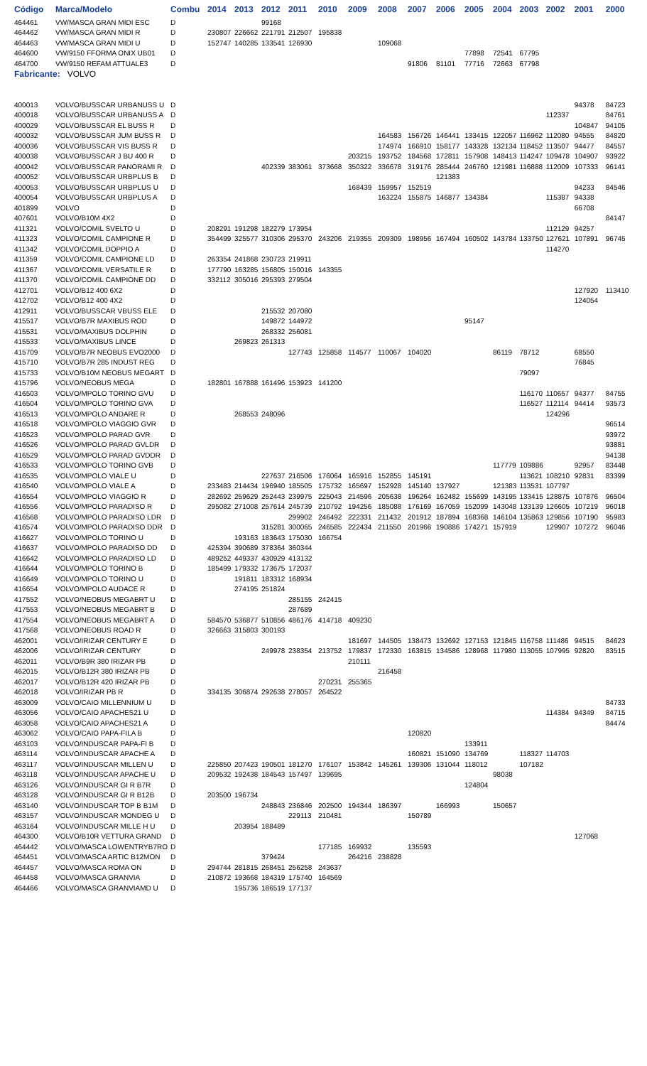| Código | Marca/Modelo | Combu | 2014 | 2013 | 2012 | 2011 | 2010 | 2009 | 2008 | 2007 | 2006 | 2005 | 2004 | 2003 | 2002 | 2001 | 2000 |
| --- | --- | --- | --- | --- | --- | --- | --- | --- | --- | --- | --- | --- | --- | --- | --- | --- | --- |
| 464461 | VW/MASCA GRAN MIDI ESC | D | | | 99168 | | | | | | | | | | | | |
| 464462 | VW/MASCA GRAN MIDI R | D | 230807 | 226662 | 221791 | 212507 | 195838 | | | | | | | | | | |
| 464463 | VW/MASCA GRAN MIDI U | D | 152747 | 140285 | 133541 | 126930 | | | 109068 | | | | | | | | |
| 464600 | VW/9150 FFORMA ONIX UB01 | D | | | | | | | | | | 77898 | 72541 | 67795 | | | |
| 464700 | VW/9150 REFAM ATTUALE3 | D | | | | | | | | 91806 | 81101 | 77716 | 72663 | 67798 | | | |
| Fabricante: VOLVO | | | | | | | | | | | | | | | | | |
| 400013 | VOLVO/BUSSCAR URBANUSS U | D | | | | | | | | | | | | | | 94378 | 84723 |
| 400018 | VOLVO/BUSSCAR URBANUSS A | D | | | | | | | | | | | | | 112337 | | 84761 |
| 400029 | VOLVO/BUSSCAR EL BUSS R | D | | | | | | | | | | | | | | 104847 | 94105 |
| 400032 | VOLVO/BUSSCAR JUM BUSS R | D | | | | | | | 164583 | 156726 | 146441 | 133415 | 122057 | 116962 | 112080 | 94555 | 84820 |
| 400036 | VOLVO/BUSSCAR VIS BUSS R | D | | | | | | | 174974 | 166910 | 158177 | 143328 | 132134 | 118452 | 113507 | 94477 | 84557 |
| 400038 | VOLVO/BUSSCAR J BU 400 R | D | | | | | | 203215 | 193752 | 184568 | 172811 | 157908 | 148413 | 114247 | 109478 | 104907 | 93922 |
| 400042 | VOLVO/BUSSCAR PANORAMI R | D | | | 402339 | 383061 | 373668 | 350322 | 336678 | 319176 | 285444 | 246760 | 121981 | 116888 | 112009 | 107333 | 96141 |
| 400052 | VOLVO/BUSSCAR URBPLUS B | D | | | | | | | | | 121383 | | | | | | |
| 400053 | VOLVO/BUSSCAR URBPLUS U | D | | | | | | 168439 | 159957 | 152519 | | | | | | 94233 | 84546 |
| 400054 | VOLVO/BUSSCAR URBPLUS A | D | | | | | | | 163224 | 155875 | 146877 | 134384 | | | 115387 | 94338 | |
| 401899 | VOLVO | D | | | | | | | | | | | | | | 66708 | |
| 407601 | VOLVO/B10M 4X2 | D | | | | | | | | | | | | | | | 84147 |
| 411321 | VOLVO/COMIL SVELTO U | D | 208291 | 191298 | 182279 | 173954 | | | | | | | | | 112129 | 94257 | |
| 411323 | VOLVO/COMIL CAMPIONE R | D | 354499 | 325577 | 310306 | 295370 | 243206 | 219355 | 209309 | 198956 | 167494 | 160502 | 143784 | 133750 | 127621 | 107891 | 96745 |
| 411342 | VOLVO/COMIL DOPPIO A | D | | | | | | | | | | | | | 114270 | | |
| 411359 | VOLVO/COMIL CAMPIONE LD | D | 263354 | 241868 | 230723 | 219911 | | | | | | | | | | | |
| 411367 | VOLVO/COMIL VERSATILE R | D | 177790 | 163285 | 156805 | 150016 | 143355 | | | | | | | | | | |
| 411370 | VOLVO/COMIL CAMPIONE DD | D | 332112 | 305016 | 295393 | 279504 | | | | | | | | | | | |
| 412701 | VOLVO/B12 400 6X2 | D | | | | | | | | | | | | | | 127920 | 113410 |
| 412702 | VOLVO/B12 400 4X2 | D | | | | | | | | | | | | | | 124054 | |
| 412911 | VOLVO/BUSSCAR VBUSS ELE | D | | | 215532 | 207080 | | | | | | | | | | | |
| 415517 | VOLVO/B7R MAXIBUS ROD | D | | | 149872 | 144972 | | | | | | 95147 | | | | | |
| 415531 | VOLVO/MAXIBUS DOLPHIN | D | | | 268332 | 256081 | | | | | | | | | | | |
| 415533 | VOLVO/MAXIBUS LINCE | D | | 269823 | 261313 | | | | | | | | | | | | |
| 415709 | VOLVO/B7R NEOBUS EVO2000 | D | | | | 127743 | 125858 | 114577 | 110067 | 104020 | | | 86119 | 78712 | | 68550 | |
| 415710 | VOLVO/B7R 285 INDUST REG | D | | | | | | | | | | | | | | 76845 | |
| 415733 | VOLVO/B10M NEOBUS MEGART | D | | | | | | | | | | | | 79097 | | | |
| 415796 | VOLVO/NEOBUS MEGA | D | 182801 | 167888 | 161496 | 153923 | 141200 | | | | | | | | | | |
| 416503 | VOLVO/MPOLO TORINO GVU | D | | | | | | | | | | | | 116170 | 110657 | 94377 | 84755 |
| 416504 | VOLVO/MPOLO TORINO GVA | D | | | | | | | | | | | | 116527 | 112114 | 94414 | 93573 |
| 416513 | VOLVO/MPOLO ANDARE R | D | | 268553 | 248096 | | | | | | | | | | 124296 | | |
| 416518 | VOLVO/MPOLO VIAGGIO GVR | D | | | | | | | | | | | | | | | 96514 |
| 416523 | VOLVO/MPOLO PARAD GVR | D | | | | | | | | | | | | | | | 93972 |
| 416526 | VOLVO/MPOLO PARAD GVLDR | D | | | | | | | | | | | | | | | 93881 |
| 416529 | VOLVO/MPOLO PARAD GVDDR | D | | | | | | | | | | | | | | | 94138 |
| 416533 | VOLVO/MPOLO TORINO GVB | D | | | | | | | | | | | 117779 | 109886 | | 92957 | 83448 |
| 416535 | VOLVO/MPOLO VIALE U | D | | | 227637 | 216506 | 176064 | 165916 | 152855 | 145191 | | | | 113621 | 108210 | 92831 | 83399 |
| 416540 | VOLVO/MPOLO VIALE A | D | 233483 | 214434 | 196940 | 185505 | 175732 | 165697 | 152928 | 145140 | 137927 | | 121383 | 113531 | 107797 | | |
| 416554 | VOLVO/MPOLO VIAGGIO R | D | 282692 | 259629 | 252443 | 239975 | 225043 | 214596 | 205638 | 196264 | 162482 | 155699 | 143195 | 133415 | 128875 | 107876 | 96504 |
| 416556 | VOLVO/MPOLO PARADISO R | D | 295082 | 271008 | 257614 | 245739 | 210792 | 194256 | 185088 | 176169 | 167059 | 152099 | 143048 | 133139 | 126605 | 107219 | 96018 |
| 416568 | VOLVO/MPOLO PARADISO LDR | D | | | | 299902 | 246492 | 222331 | 211432 | 201912 | 187894 | 168368 | 146104 | 135863 | 129856 | 107190 | 95983 |
| 416574 | VOLVO/MPOLO PARADISO DDR | D | | | 315281 | 300065 | 246585 | 222434 | 211550 | 201966 | 190886 | 174271 | 157919 | | 129907 | 107272 | 96046 |
| 416627 | VOLVO/MPOLO TORINO U | D | | 193163 | 183643 | 175030 | 166754 | | | | | | | | | | |
| 416637 | VOLVO/MPOLO PARADISO DD | D | 425394 | 390689 | 378364 | 360344 | | | | | | | | | | | |
| 416642 | VOLVO/MPOLO PARADISO LD | D | 489252 | 449337 | 430929 | 413132 | | | | | | | | | | | |
| 416644 | VOLVO/MPOLO TORINO B | D | 185499 | 179332 | 173675 | 172037 | | | | | | | | | | | |
| 416649 | VOLVO/MPOLO TORINO U | D | | 191811 | 183312 | 168934 | | | | | | | | | | | |
| 416654 | VOLVO/MPOLO AUDACE R | D | | 274195 | 251824 | | | | | | | | | | | | |
| 417552 | VOLVO/NEOBUS MEGABRT U | D | | | | 285155 | 242415 | | | | | | | | | | |
| 417553 | VOLVO/NEOBUS MEGABRT B | D | | | | 287689 | | | | | | | | | | | |
| 417554 | VOLVO/NEOBUS MEGABRT A | D | 584570 | 536877 | 510856 | 486176 | 414718 | 409230 | | | | | | | | | |
| 417568 | VOLVO/NEOBUS ROAD R | D | 326663 | 315803 | 300193 | | | | | | | | | | | | |
| 462001 | VOLVO/IRIZAR CENTURY E | D | | | | | | 181697 | 144505 | 138473 | 132692 | 127153 | 121845 | 116758 | 111486 | 94515 | 84623 |
| 462006 | VOLVO/IRIZAR CENTURY | D | | | 249978 | 238354 | 213752 | 179837 | 172330 | 163815 | 134586 | 128968 | 117980 | 113055 | 107995 | 92820 | 83515 |
| 462011 | VOLVO/B9R 380 IRIZAR PB | D | | | | | | 210111 | | | | | | | | | |
| 462015 | VOLVO/B12R 380 IRIZAR PB | D | | | | | | | 216458 | | | | | | | | |
| 462017 | VOLVO/B12R 420 IRIZAR PB | D | | | | | 270231 | 255365 | | | | | | | | | |
| 462018 | VOLVO/IRIZAR PB R | D | 334135 | 306874 | 292638 | 278057 | 264522 | | | | | | | | | | |
| 463009 | VOLVO/CAIO MILLENNIUM U | D | | | | | | | | | | | | | | | 84733 |
| 463056 | VOLVO/CAIO APACHES21 U | D | | | | | | | | | | | | | 114384 | 94349 | 84715 |
| 463058 | VOLVO/CAIO APACHES21 A | D | | | | | | | | | | | | | | | 84474 |
| 463062 | VOLVO/CAIO PAPA-FILA B | D | | | | | | | | 120820 | | | | | | | |
| 463103 | VOLVO/INDUSCAR PAPA-FI B | D | | | | | | | | | | 133911 | | | | | |
| 463114 | VOLVO/INDUSCAR APACHE A | D | | | | | | | | 160821 | 151090 | 134769 | | 118327 | 114703 | | |
| 463117 | VOLVO/INDUSCAR MILLEN U | D | 225850 | 207423 | 190501 | 181270 | 176107 | 153842 | 145261 | 139306 | 131044 | 118012 | | 107182 | | | |
| 463118 | VOLVO/INDUSCAR APACHE U | D | 209532 | 192438 | 184543 | 157497 | 139695 | | | | | | 98038 | | | | |
| 463126 | VOLVO/INDUSCAR GI R B7R | D | | | | | | | | | | 124804 | | | | | |
| 463128 | VOLVO/INDUSCAR GI R B12B | D | 203500 | 196734 | | | | | | | | | | | | | |
| 463140 | VOLVO/INDUSCAR TOP B B1M | D | | | 248843 | 236846 | 202500 | 194344 | 186397 | | 166993 | | 150657 | | | | |
| 463157 | VOLVO/INDUSCAR MONDEG U | D | | | | 229113 | 210481 | | | 150789 | | | | | | | |
| 463164 | VOLVO/INDUSCAR MILLE H U | D | | 203954 | 188489 | | | | | | | | | | | | |
| 464300 | VOLVO/B10R VETTURA GRAND | D | | | | | | | | | | | | | | 127068 | |
| 464442 | VOLVO/MASCA LOWENTRYB7RO | D | | | | | 177185 | 169932 | | 135593 | | | | | | | |
| 464451 | VOLVO/MASCA ARTIC B12MON | D | | | 379424 | | | 264216 | 238828 | | | | | | | | |
| 464457 | VOLVO/MASCA ROMA ON | D | 294744 | 281815 | 268451 | 256258 | 243637 | | | | | | | | | | |
| 464458 | VOLVO/MASCA GRANVIA | D | 210872 | 193668 | 184319 | 175740 | 164569 | | | | | | | | | | |
| 464466 | VOLVO/MASCA GRANVIAMD U | D | | 195736 | 186519 | 177137 | | | | | | | | | | | |